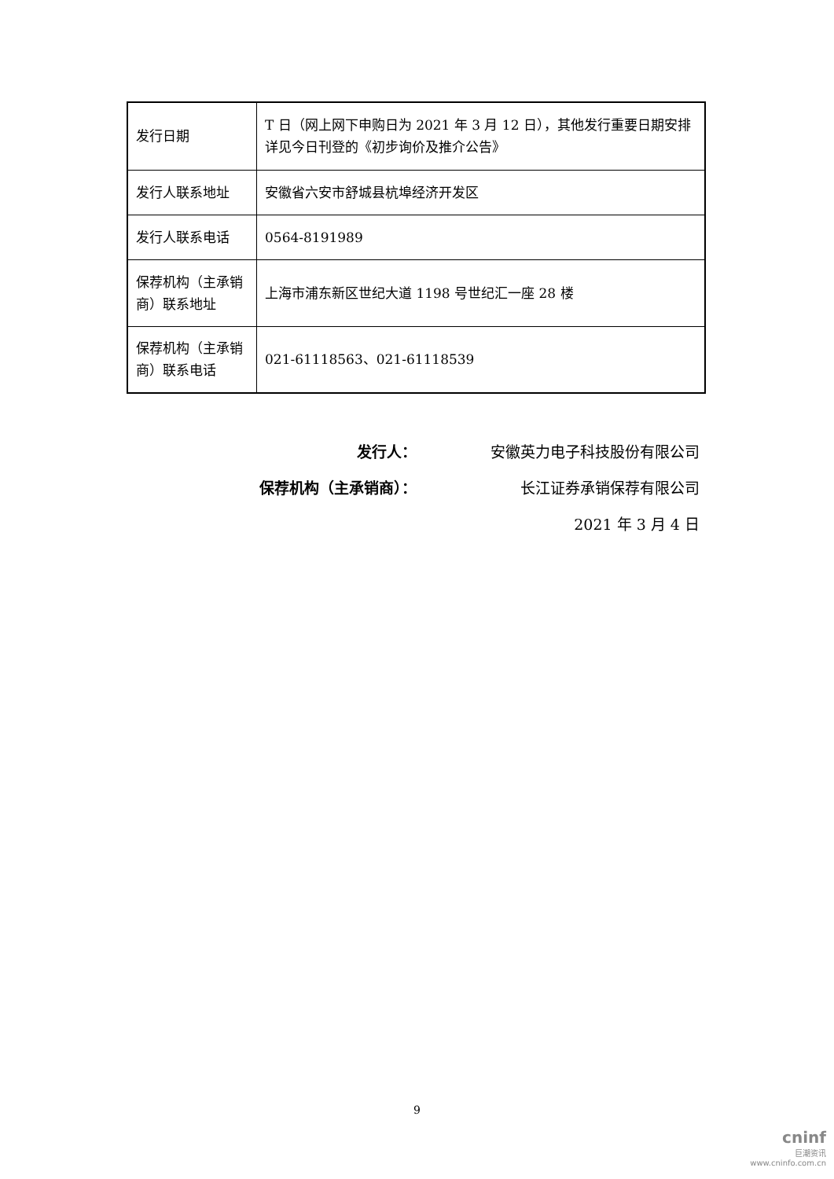| 发行日期 | T 日（网上网下申购日为 2021 年 3 月 12 日），其他发行重要日期安排详见今日刊登的《初步询价及推介公告》 |
| 发行人联系地址 | 安徽省六安市舒城县杭埠经济开发区 |
| 发行人联系电话 | 0564-8191989 |
| 保荐机构（主承销商）联系地址 | 上海市浦东新区世纪大道 1198 号世纪汇一座 28 楼 |
| 保荐机构（主承销商）联系电话 | 021-61118563、021-61118539 |
发行人： 安徽英力电子科技股份有限公司
保荐机构（主承销商）： 长江证券承销保荐有限公司
2021 年 3 月 4 日
9
cninf
巨潮资讯
www.cninfo.com.cn